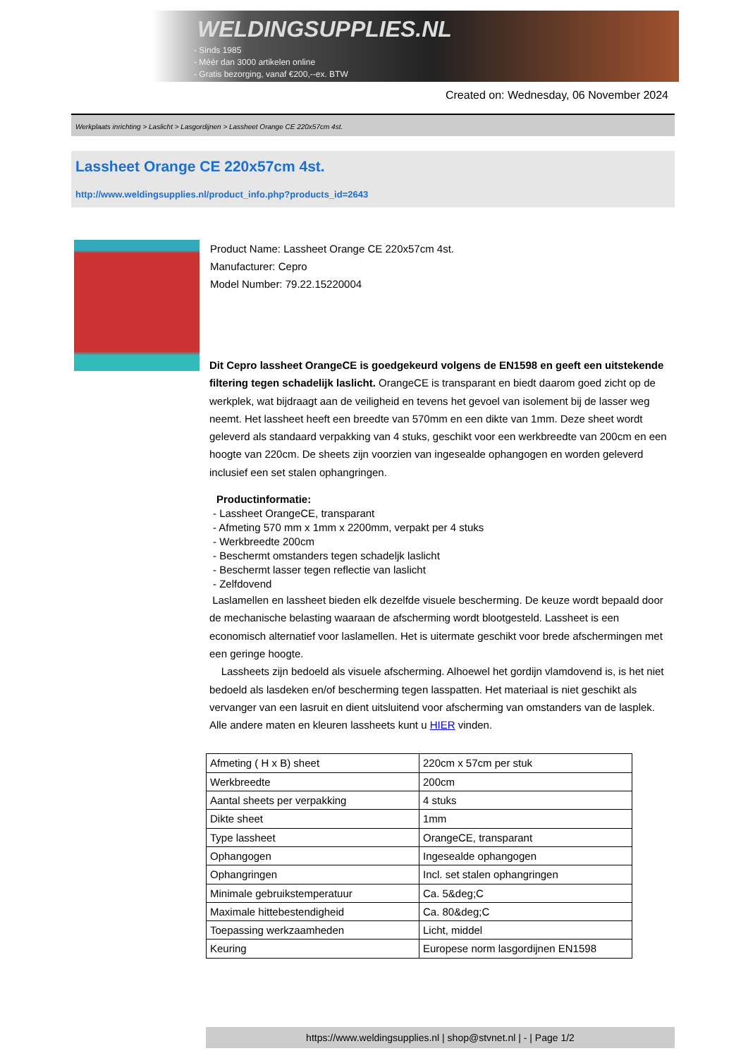WELDINGSUPPLIES.NL
- Sinds 1985
- Méér dan 3000 artikelen online
- Gratis bezorging, vanaf €200,--ex. BTW
Created on: Wednesday, 06 November 2024
Werkplaats inrichting > Laslicht > Lasgordijnen > Lassheet Orange CE 220x57cm 4st.
Lassheet Orange CE 220x57cm 4st.
http://www.weldingsupplies.nl/product_info.php?products_id=2643
Product Name: Lassheet Orange CE 220x57cm 4st.
Manufacturer: Cepro
Model Number: 79.22.15220004
Dit Cepro lassheet OrangeCE is goedgekeurd volgens de EN1598 en geeft een uitstekende filtering tegen schadelijk laslicht. OrangeCE is transparant en biedt daarom goed zicht op de werkplek, wat bijdraagt aan de veiligheid en tevens het gevoel van isolement bij de lasser weg neemt. Het lassheet heeft een breedte van 570mm en een dikte van 1mm. Deze sheet wordt geleverd als standaard verpakking van 4 stuks, geschikt voor een werkbreedte van 200cm en een hoogte van 220cm. De sheets zijn voorzien van ingesealde ophangogen en worden geleverd inclusief een set stalen ophangringen.
Productinformatie:
- Lassheet OrangeCE, transparant
- Afmeting 570 mm x 1mm x 2200mm, verpakt per 4 stuks
- Werkbreedte 200cm
- Beschermt omstanders tegen schadeljk laslicht
- Beschermt lasser tegen reflectie van laslicht
- Zelfdovend
Laslamellen en lassheet bieden elk dezelfde visuele bescherming. De keuze wordt bepaald door de mechanische belasting waaraan de afscherming wordt blootgesteld. Lassheet is een economisch alternatief voor laslamellen. Het is uitermate geschikt voor brede afschermingen met een geringe hoogte.
Lassheets zijn bedoeld als visuele afscherming. Alhoewel het gordijn vlamdovend is, is het niet bedoeld als lasdeken en/of bescherming tegen lasspatten. Het materiaal is niet geschikt als vervanger van een lasruit en dient uitsluitend voor afscherming van omstanders van de lasplek.
Alle andere maten en kleuren lassheets kunt u HIER vinden.
| Afmeting ( H x B) sheet | 220cm x 57cm per stuk |
| Werkbreedte | 200cm |
| Aantal sheets per verpakking | 4 stuks |
| Dikte sheet | 1mm |
| Type lassheet | OrangeCE, transparant |
| Ophangogen | Ingesealde ophangogen |
| Ophangringen | Incl. set stalen ophangringen |
| Minimale gebruikstemperatuur | Ca. 5&deg;C |
| Maximale hittebestendigheid | Ca. 80&deg;C |
| Toepassing werkzaamheden | Licht, middel |
| Keuring | Europese norm lasgordijnen EN1598 |
https://www.weldingsupplies.nl | shop@stvnet.nl | - | Page 1/2